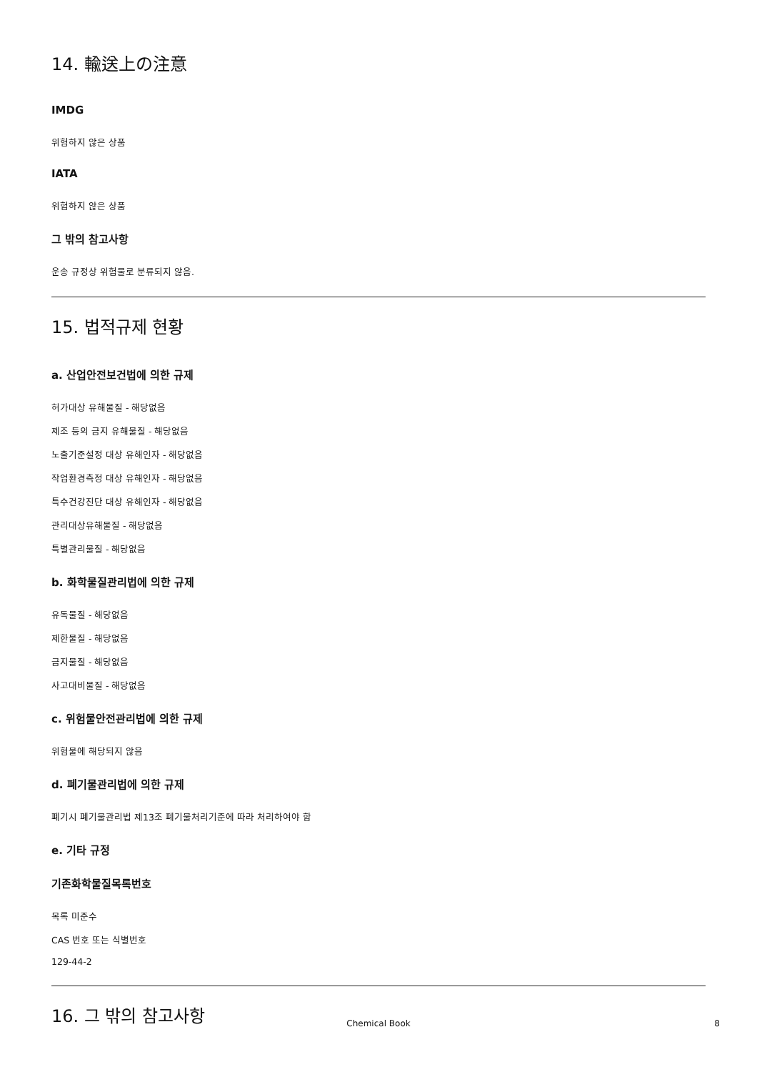14. 輸送上の注意
IMDG
위험하지 않은 상품
IATA
위험하지 않은 상품
그 밖의 참고사항
운송 규정상 위험물로 분류되지 않음.
15. 법적규제 현황
a. 산업안전보건법에 의한 규제
허가대상 유해물질 - 해당없음
제조 등의 금지 유해물질 - 해당없음
노출기준설정 대상 유해인자 - 해당없음
작업환경측정 대상 유해인자 - 해당없음
특수건강진단 대상 유해인자 - 해당없음
관리대상유해물질 - 해당없음
특별관리물질 - 해당없음
b. 화학물질관리법에 의한 규제
유독물질 - 해당없음
제한물질 - 해당없음
금지물질 - 해당없음
사고대비물질 - 해당없음
c. 위험물안전관리법에 의한 규제
위험물에 해당되지 않음
d. 폐기물관리법에 의한 규제
폐기시 폐기물관리법 제13조 폐기물처리기준에 따라 처리하여야 함
e. 기타 규정
기존화학물질목록번호
목록 미준수
CAS 번호 또는 식별번호
129-44-2
16. 그 밖의 참고사항
Chemical Book
8